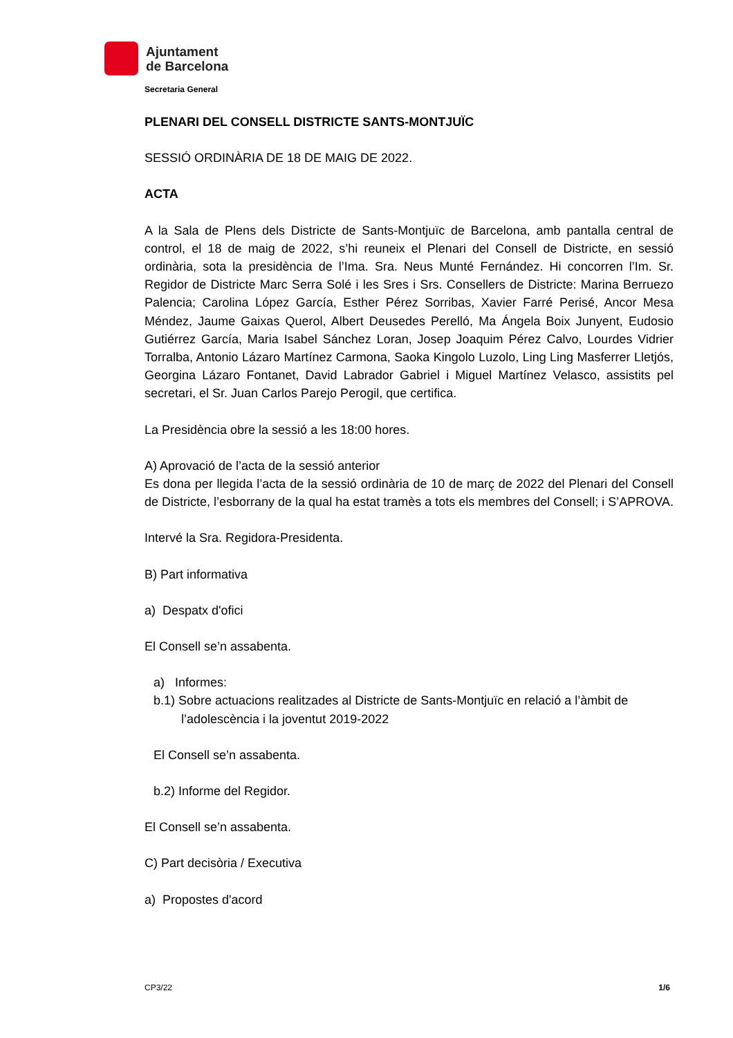Ajuntament
de Barcelona
Secretaria General
PLENARI DEL CONSELL DISTRICTE SANTS-MONTJUÏC
SESSIÓ ORDINÀRIA DE 18 DE MAIG DE 2022.
ACTA
A la Sala de Plens dels Districte de Sants-Montjuïc de Barcelona, amb pantalla central de control, el 18 de maig de 2022, s’hi reuneix el Plenari del Consell de Districte, en sessió ordinària, sota la presidència de l’Ima. Sra. Neus Munté Fernández. Hi concorren l’Im. Sr. Regidor de Districte Marc Serra Solé i les Sres i Srs. Consellers de Districte: Marina Berruezo Palencia; Carolina López García, Esther Pérez Sorribas, Xavier Farré Perisé, Ancor Mesa Méndez, Jaume Gaixas Querol, Albert Deusedes Perelló, Ma Ángela Boix Junyent, Eudosio Gutiérrez García, Maria Isabel Sánchez Loran, Josep Joaquim Pérez Calvo, Lourdes Vidrier Torralba, Antonio Lázaro Martínez Carmona, Saoka Kingolo Luzolo, Ling Ling Masferrer Lletjós, Georgina Lázaro Fontanet, David Labrador Gabriel i Miguel Martínez Velasco, assistits pel secretari, el Sr. Juan Carlos Parejo Perogil, que certifica.
La Presidència obre la sessió a les 18:00 hores.
A) Aprovació de l’acta de la sessió anterior
Es dona per llegida l’acta de la sessió ordinària de 10 de març de 2022 del Plenari del Consell de Districte, l’esborrany de la qual ha estat tramès a tots els membres del Consell; i S’APROVA.
Intervé la Sra. Regidora-Presidenta.
B) Part informativa
a) Despatx d'ofici
El Consell se’n assabenta.
a) Informes:
b.1) Sobre actuacions realitzades al Districte de Sants-Montjuïc en relació a l’àmbit de
l’adolescència i la joventut 2019-2022
El Consell se’n assabenta.
b.2) Informe del Regidor.
El Consell se’n assabenta.
C) Part decisòria / Executiva
a) Propostes d'acord
CP3/22 1/6